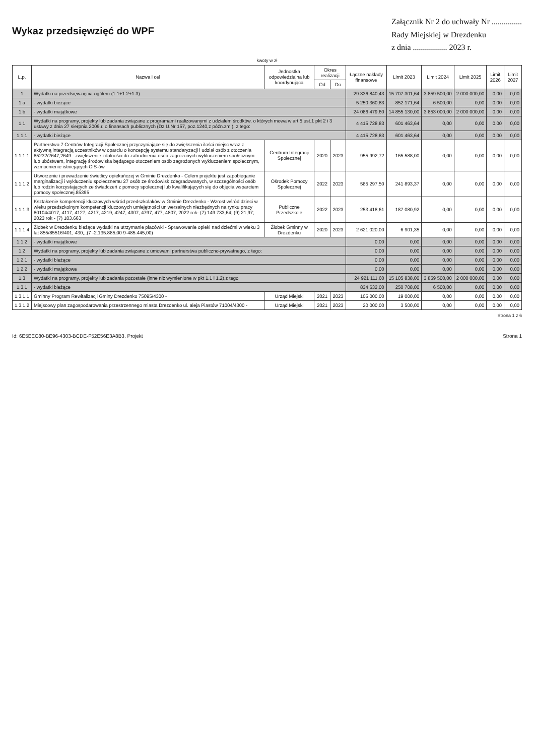Wykaz przedsięwzięć do WPF
Załącznik Nr 2 do uchwały Nr ...............
Rady Miejskiej w Drezdenku
z dnia ................. 2023 r.
kwoty w zł
| L.p. | Nazwa i cel | Jednostka odpowiedzialna lub koordynująca | Okres realizacji | | Łączne nakłady finansowe | Limit 2023 | Limit 2024 | Limit 2025 | Limit 2026 | Limit 2027 |
| --- | --- | --- | --- | --- | --- | --- | --- | --- | --- | --- |
| | | | Od | Do | | | | | | |
| 1 | Wydatki na przedsięwzięcia-ogółem (1.1+1.2+1.3) | | | | 29 336 840,43 | 15 707 301,64 | 3 859 500,00 | 2 000 000,00 | 0,00 | 0,00 |
| 1.a | - wydatki bieżące | | | | 5 250 360,83 | 852 171,64 | 6 500,00 | 0,00 | 0,00 | 0,00 |
| 1.b | - wydatki majątkowe | | | | 24 086 479,60 | 14 855 130,00 | 3 853 000,00 | 2 000 000,00 | 0,00 | 0,00 |
| 1.1 | Wydatki na programy, projekty lub zadania związane z programami realizowanymi z udziałem środków, o których mowa w art.5 ust.1 pkt 2 i 3 ustawy z dnia 27 sierpnia 2009.r. o finansach publicznych (Dz.U.Nr 157, poz.1240,z późn.zm.), z tego: | | | | 4 415 728,83 | 601 463,64 | 0,00 | 0,00 | 0,00 | 0,00 |
| 1.1.1 | - wydatki bieżące | | | | 4 415 728,83 | 601 463,64 | 0,00 | 0,00 | 0,00 | 0,00 |
| 1.1.1.1 | Partnerstwo 7 Centrów Integracji Społecznej przyczyniające się do zwiększenia ilości miejsc wraz z aktywną integracją uczestników w oparciu o koncepcję systemu standaryzacji i udział osób z otoczenia 85232/2647,2649 - zwiększenie zdolności do zatrudnienia osób zagrożonych wykluczeniem społecznym lub ubóstwem, integrację środowiska będącego otoczeniem osób zagrożonych wykluczeniem społecznym, wzmocnienie istniejących CIS-ów | Centrum Integracji Społecznej | 2020 | 2023 | 955 992,72 | 165 588,00 | 0,00 | 0,00 | 0,00 | 0,00 |
| 1.1.1.2 | Utworzenie i prowadzenie świetlicy opiekuńczej w Gminie Drezdenko - Celem projektu jest zapobieganie marginalizacji i wykluczeniu społecznemu 27 osób ze środowisk zdegradowanych, w szczególności osób lub rodzin korzystających ze świadczeń z pomocy społecznej lub kwalifikujących się do objęcia wsparciem pomocy społecznej.85395 | Ośrodek Pomocy Społecznej | 2022 | 2023 | 585 297,50 | 241 893,37 | 0,00 | 0,00 | 0,00 | 0,00 |
| 1.1.1.3 | Kształcenie kompetencji kluczowych wśród przedszkolaków w Gminie Drezdenko - Wzrost wśród dzieci w wieku przedszkolnym kompetencji kluczowych umiejętności uniwersalnych niezbędnych na rynku pracy 80104/4017, 4117, 4127, 4217, 4219, 4247, 4307, 4797, 477, 4807, 2022 rok- (7) 149.733,64; (9) 21,97; 2023 rok - (7) 103.663 | Publiczne Przedszkole | 2022 | 2023 | 253 418,61 | 187 080,92 | 0,00 | 0,00 | 0,00 | 0,00 |
| 1.1.1.4 | Żłobek w Drezdenku bieżące wydatki na utrzymanie placówki - Sprawowanie opieki nad dziećmi w wieku 3 lat 855/85516/401, 430,,,(7 -2.135.885,00 9-485.445,00) | Żłobek Gminny w Drezdenku | 2020 | 2023 | 2 621 020,00 | 6 901,35 | 0,00 | 0,00 | 0,00 | 0,00 |
| 1.1.2 | - wydatki majątkowe | | | | 0,00 | 0,00 | 0,00 | 0,00 | 0,00 | 0,00 |
| 1.2 | Wydatki na programy, projekty lub zadania związane z umowami partnerstwa publiczno-prywatnego, z tego: | | | | 0,00 | 0,00 | 0,00 | 0,00 | 0,00 | 0,00 |
| 1.2.1 | - wydatki bieżące | | | | 0,00 | 0,00 | 0,00 | 0,00 | 0,00 | 0,00 |
| 1.2.2 | - wydatki majątkowe | | | | 0,00 | 0,00 | 0,00 | 0,00 | 0,00 | 0,00 |
| 1.3 | Wydatki na programy, projekty lub zadania pozostałe (inne niż wymienione w pkt 1.1 i 1.2),z tego | | | | 24 921 111,60 | 15 105 838,00 | 3 859 500,00 | 2 000 000,00 | 0,00 | 0,00 |
| 1.3.1 | - wydatki bieżące | | | | 834 632,00 | 250 708,00 | 6 500,00 | 0,00 | 0,00 | 0,00 |
| 1.3.1.1 | Gminny Program Rewitalizacji Gminy Drezdenko 75095/4300 - | Urząd Miejski | 2021 | 2023 | 105 000,00 | 19 000,00 | 0,00 | 0,00 | 0,00 | 0,00 |
| 1.3.1.2 | Miejscowy plan zagospodarowania przestrzennego miasta Drezdenko ul. aleja Piastów 71004/4300 - | Urząd Miejski | 2021 | 2023 | 20 000,00 | 3 500,00 | 0,00 | 0,00 | 0,00 | 0,00 |
Strona 1 z 6
Id: 6E5EEC80-BE96-4303-BCDE-F52E56E3A8B3. Projekt Strona 1